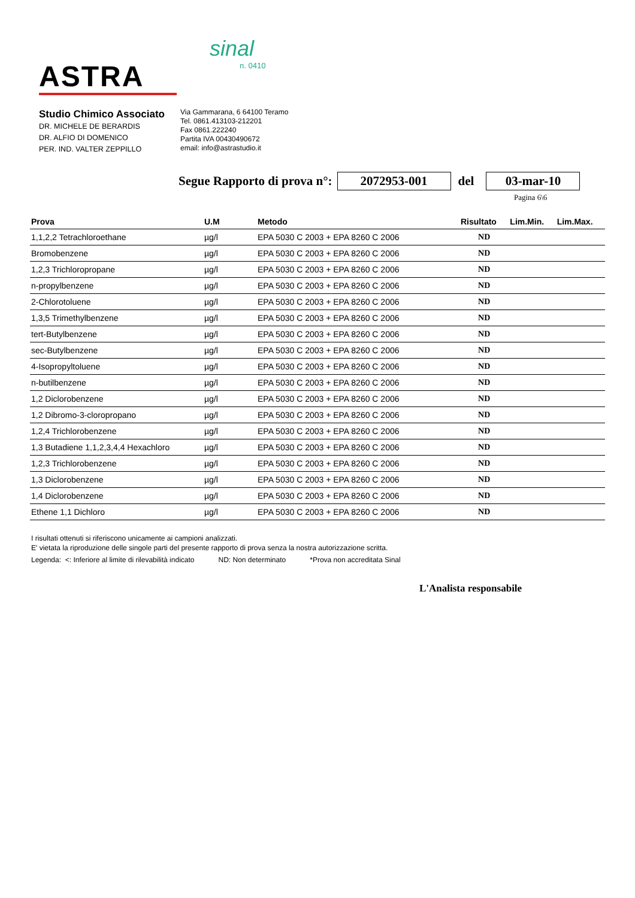ASTRA
sinal
n. 0410
Studio Chimico Associato
DR. MICHELE DE BERARDIS
DR. ALFIO DI DOMENICO
PER. IND. VALTER ZEPPILLO
Via Gammarana, 6 64100 Teramo
Tel. 0861.413103-212201
Fax 0861.222240
Partita IVA 00430490672
email: info@astrastudio.it
Segue Rapporto di prova n°: 2072953-001 del 03-mar-10
Pagina 6\6
| Prova | U.M | Metodo | Risultato | Lim.Min. | Lim.Max. |
| --- | --- | --- | --- | --- | --- |
| 1,1,2,2 Tetrachloroethane | µg/l | EPA 5030 C 2003 + EPA 8260 C 2006 | ND | | |
| Bromobenzene | µg/l | EPA 5030 C 2003 + EPA 8260 C 2006 | ND | | |
| 1,2,3 Trichloropropane | µg/l | EPA 5030 C 2003 + EPA 8260 C 2006 | ND | | |
| n-propylbenzene | µg/l | EPA 5030 C 2003 + EPA 8260 C 2006 | ND | | |
| 2-Chlorotoluene | µg/l | EPA 5030 C 2003 + EPA 8260 C 2006 | ND | | |
| 1,3,5 Trimethylbenzene | µg/l | EPA 5030 C 2003 + EPA 8260 C 2006 | ND | | |
| tert-Butylbenzene | µg/l | EPA 5030 C 2003 + EPA 8260 C 2006 | ND | | |
| sec-Butylbenzene | µg/l | EPA 5030 C 2003 + EPA 8260 C 2006 | ND | | |
| 4-Isopropyltoluene | µg/l | EPA 5030 C 2003 + EPA 8260 C 2006 | ND | | |
| n-butilbenzene | µg/l | EPA 5030 C 2003 + EPA 8260 C 2006 | ND | | |
| 1,2 Diclorobenzene | µg/l | EPA 5030 C 2003 + EPA 8260 C 2006 | ND | | |
| 1,2 Dibromo-3-cloropropano | µg/l | EPA 5030 C 2003 + EPA 8260 C 2006 | ND | | |
| 1,2,4 Trichlorobenzene | µg/l | EPA 5030 C 2003 + EPA 8260 C 2006 | ND | | |
| 1,3 Butadiene 1,1,2,3,4,4 Hexachloro | µg/l | EPA 5030 C 2003 + EPA 8260 C 2006 | ND | | |
| 1,2,3 Trichlorobenzene | µg/l | EPA 5030 C 2003 + EPA 8260 C 2006 | ND | | |
| 1,3 Diclorobenzene | µg/l | EPA 5030 C 2003 + EPA 8260 C 2006 | ND | | |
| 1,4 Diclorobenzene | µg/l | EPA 5030 C 2003 + EPA 8260 C 2006 | ND | | |
| Ethene 1,1 Dichloro | µg/l | EPA 5030 C 2003 + EPA 8260 C 2006 | ND | | |
I risultati ottenuti si riferiscono unicamente ai campioni analizzati.
E' vietata la riproduzione delle singole parti del presente rapporto di prova senza la nostra autorizzazione scritta.
Legenda: <: Inferiore al limite di rilevabilità indicato ND: Non determinato *Prova non accreditata Sinal
L'Analista responsabile